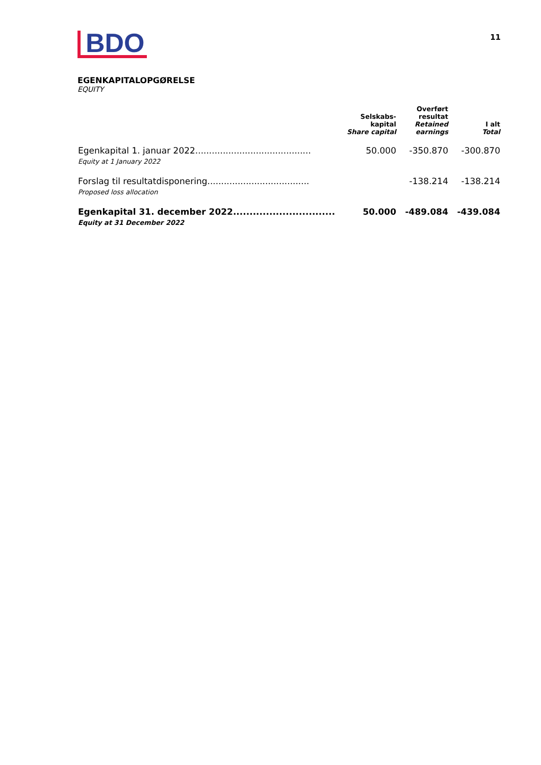BDO
11
EGENKAPITALOPGØRELSE
EQUITY
| | Selskabs- kapital Share capital | Overført resultat Retained earnings | I alt Total |
| --- | --- | --- | --- |
| Egenkapital 1. januar 2022.......................................... Equity at 1 January 2022 | 50.000 | -350.870 | -300.870 |
| Forslag til resultatdisponering..................................... Proposed loss allocation | | -138.214 | -138.214 |
| Egenkapital 31. december 2022............................... Equity at 31 December 2022 | 50.000 | -489.084 | -439.084 |